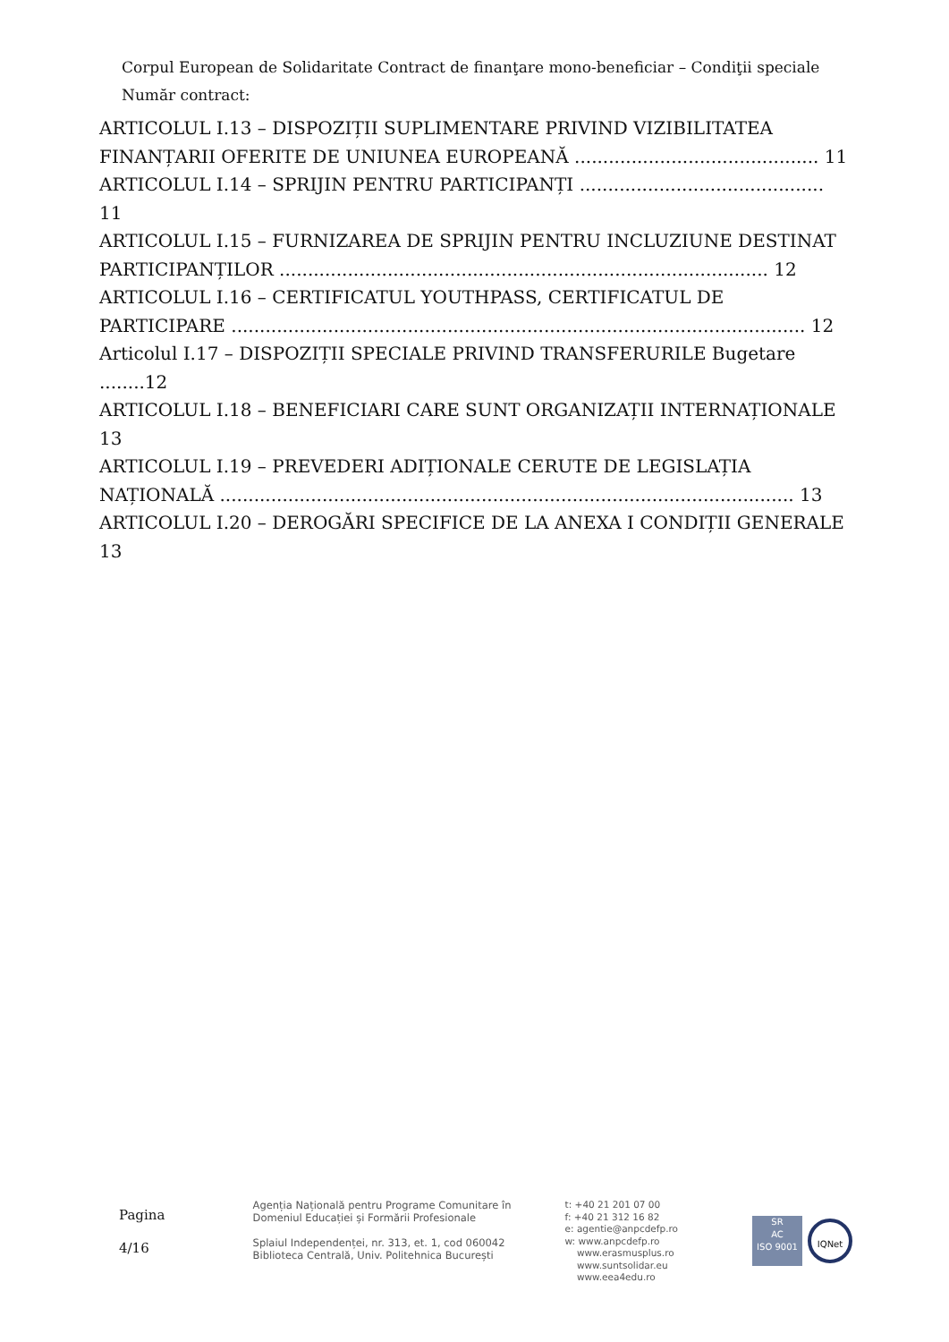Corpul European de Solidaritate Contract de finanţare mono-beneficiar – Condiţii speciale
Număr contract:
ARTICOLUL I.13 – DISPOZIȚII SUPLIMENTARE PRIVIND VIZIBILITATEA FINANȚARII OFERITE DE UNIUNEA EUROPEANĂ ........................................... 11
ARTICOLUL I.14 – SPRIJIN PENTRU PARTICIPANȚI ........................................... 11
ARTICOLUL I.15 – FURNIZAREA DE SPRIJIN PENTRU INCLUZIUNE DESTINAT PARTICIPANȚILOR ...................................................................................... 12
ARTICOLUL I.16 – CERTIFICATUL YOUTHPASS, CERTIFICATUL DE PARTICIPARE ..................................................................................................... 12
Articolul I.17 – DISPOZIȚII SPECIALE PRIVIND TRANSFERURILE Bugetare ........12
ARTICOLUL I.18 – BENEFICIARI CARE SUNT ORGANIZAȚII INTERNAȚIONALE 13
ARTICOLUL I.19 – PREVEDERI ADIȚIONALE CERUTE DE LEGISLAȚIA NAȚIONALĂ ..................................................................................................... 13
ARTICOLUL I.20 – DEROGĂRI SPECIFICE DE LA ANEXA I CONDIȚII GENERALE 13
Pagina
4/16
Agenția Națională pentru Programe Comunitare în
Domeniul Educației și Formării Profesionale
Splaiul Independenței, nr. 313, et. 1, cod 060042
Biblioteca Centrală, Univ. Politehnica București
t: +40 21 201 07 00
f: +40 21 312 16 82
e: agentie@anpcdefp.ro
w: www.anpcdefp.ro
www.erasmusplus.ro
www.suntsolidar.eu
www.eea4edu.ro
SR
AC
ISO 9001
IQNet